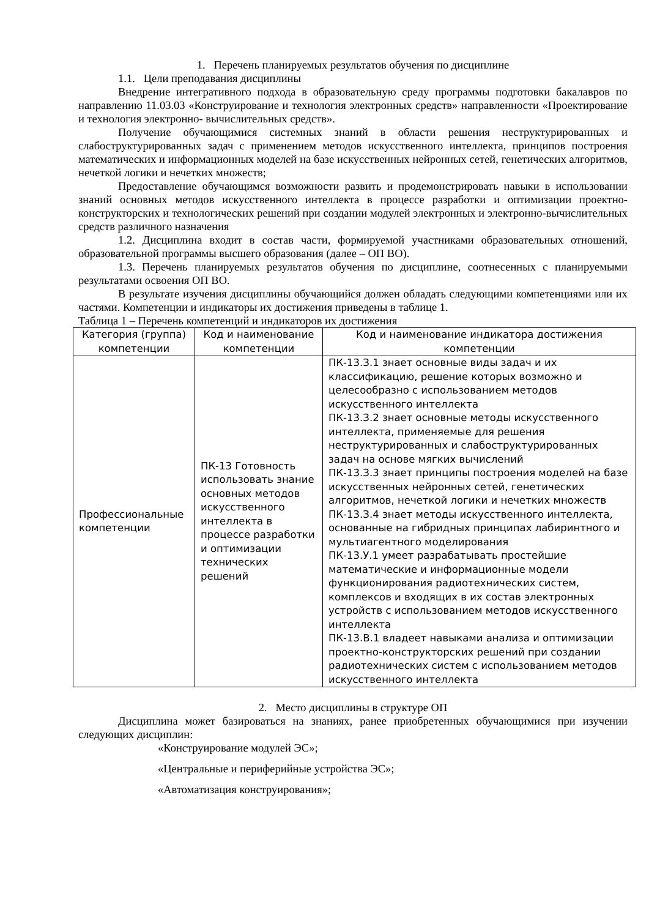1. Перечень планируемых результатов обучения по дисциплине
1.1. Цели преподавания дисциплины
Внедрение интегративного подхода в образовательную среду программы подготовки бакалавров по направлению 11.03.03 «Конструирование и технология электронных средств» направленности «Проектирование и технология электронно- вычислительных средств».
Получение обучающимися системных знаний в области решения неструктурированных и слабоструктурированных задач с применением методов искусственного интеллекта, принципов построения математических и информационных моделей на базе искусственных нейронных сетей, генетических алгоритмов, нечеткой логики и нечетких множеств;
Предоставление обучающимся возможности развить и продемонстрировать навыки в использовании знаний основных методов искусственного интеллекта в процессе разработки и оптимизации проектно-конструкторских и технологических решений при создании модулей электронных и электронно-вычислительных средств различного назначения
1.2. Дисциплина входит в состав части, формируемой участниками образовательных отношений, образовательной программы высшего образования (далее – ОП ВО).
1.3. Перечень планируемых результатов обучения по дисциплине, соотнесенных с планируемыми результатами освоения ОП ВО.
В результате изучения дисциплины обучающийся должен обладать следующими компетенциями или их частями. Компетенции и индикаторы их достижения приведены в таблице 1.
Таблица 1 – Перечень компетенций и индикаторов их достижения
| Категория (группа) компетенции | Код и наименование компетенции | Код и наименование индикатора достижения компетенции |
| --- | --- | --- |
| Профессиональные компетенции | ПК-13 Готовность использовать знание основных методов искусственного интеллекта в процессе разработки и оптимизации технических решений | ПК-13.З.1 знает основные виды задач и их классификацию, решение которых возможно и целесообразно с использованием методов искусственного интеллекта ПК-13.З.2 знает основные методы искусственного интеллекта, применяемые для решения неструктурированных и слабоструктурированных задач на основе мягких вычислений ПК-13.З.3 знает принципы построения моделей на базе искусственных нейронных сетей, генетических алгоритмов, нечеткой логики и нечетких множеств ПК-13.З.4 знает методы искусственного интеллекта, основанные на гибридных принципах лабиринтного и мультиагентного моделирования ПК-13.У.1 умеет разрабатывать простейшие математические и информационные модели функционирования радиотехнических систем, комплексов и входящих в их состав электронных устройств с использованием методов искусственного интеллекта ПК-13.В.1 владеет навыками анализа и оптимизации проектно-конструкторских решений при создании радиотехнических систем с использованием методов искусственного интеллекта |
2. Место дисциплины в структуре ОП
Дисциплина может базироваться на знаниях, ранее приобретенных обучающимися при изучении следующих дисциплин:
«Конструирование модулей ЭС»;
«Центральные и периферийные устройства ЭС»;
«Автоматизация конструирования»;